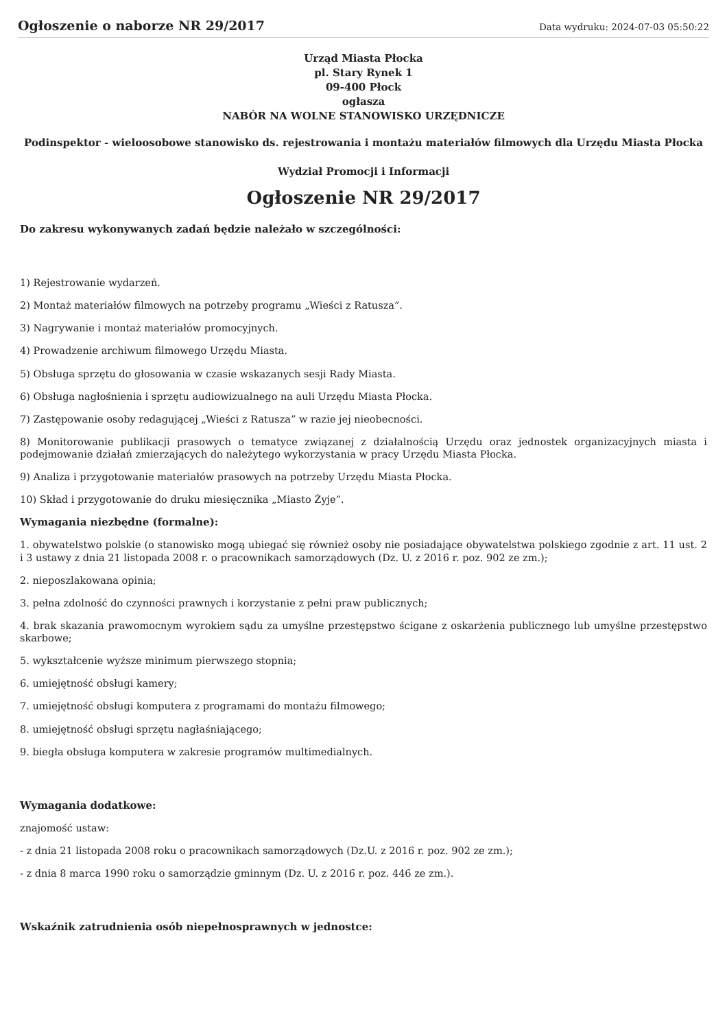Ogłoszenie o naborze NR 29/2017
Data wydruku: 2024-07-03 05:50:22
Urząd Miasta Płocka
pl. Stary Rynek 1
09-400 Płock
ogłasza
NABÓR NA WOLNE STANOWISKO URZĘDNICZE
Podinspektor - wieloosobowe stanowisko ds. rejestrowania i montażu materiałów filmowych dla Urzędu Miasta Płocka
Wydział Promocji i Informacji
Ogłoszenie NR 29/2017
Do zakresu wykonywanych zadań będzie należało w szczególności:
1) Rejestrowanie wydarzeń.
2) Montaż materiałów filmowych na potrzeby programu „Wieści z Ratusza”.
3) Nagrywanie i montaż materiałów promocyjnych.
4) Prowadzenie archiwum filmowego Urzędu Miasta.
5) Obsługa sprzętu do głosowania w czasie wskazanych sesji Rady Miasta.
6) Obsługa nagłośnienia i sprzętu audiowizualnego na auli Urzędu Miasta Płocka.
7) Zastępowanie osoby redagującej „Wieści z Ratusza” w razie jej nieobecności.
8) Monitorowanie publikacji prasowych o tematyce związanej z działalnością Urzędu oraz jednostek organizacyjnych miasta i podejmowanie działań zmierzających do należytego wykorzystania w pracy Urzędu Miasta Płocka.
9) Analiza i przygotowanie materiałów prasowych na potrzeby Urzędu Miasta Płocka.
10) Skład i przygotowanie do druku miesięcznika „Miasto Żyje”.
Wymagania niezbędne (formalne):
1. obywatelstwo polskie (o stanowisko mogą ubiegać się również osoby nie posiadające obywatelstwa polskiego zgodnie z art. 11 ust. 2 i 3 ustawy z dnia 21 listopada 2008 r. o pracownikach samorządowych (Dz. U. z 2016 r. poz. 902 ze zm.);
2. nieposzlakowana opinia;
3. pełna zdolność do czynności prawnych i korzystanie z pełni praw publicznych;
4. brak skazania prawomocnym wyrokiem sądu za umyślne przestępstwo ścigane z oskarżenia publicznego lub umyślne przestępstwo skarbowe;
5. wykształcenie wyższe minimum pierwszego stopnia;
6. umiejętność obsługi kamery;
7. umiejętność obsługi komputera z programami do montażu filmowego;
8. umiejętność obsługi sprzętu nagłaśniającego;
9. biegła obsługa komputera w zakresie programów multimedialnych.
Wymagania dodatkowe:
znajomość ustaw:
- z dnia 21 listopada 2008 roku o pracownikach samorządowych (Dz.U. z 2016 r. poz. 902 ze zm.);
- z dnia 8 marca 1990 roku o samorządzie gminnym (Dz. U. z 2016 r. poz. 446 ze zm.).
Wskaźnik zatrudnienia osób niepełnosprawnych w jednostce: